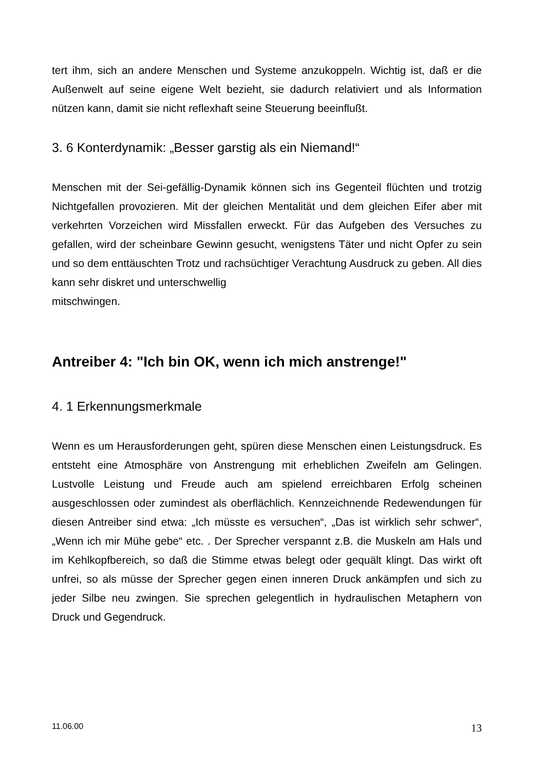tert ihm, sich an andere Menschen und Systeme anzukoppeln. Wichtig ist, daß er die Außenwelt auf seine eigene Welt bezieht, sie dadurch relativiert und als Information nützen kann, damit sie nicht reflexhaft seine Steuerung beeinflußt.
3. 6 Konterdynamik: „Besser garstig als ein Niemand!“
Menschen mit der Sei-gefällig-Dynamik können sich ins Gegenteil flüchten und trotzig Nichtgefallen provozieren. Mit der gleichen Mentalität und dem gleichen Eifer aber mit verkehrten Vorzeichen wird Missfallen erweckt. Für das Aufgeben des Versuches zu gefallen, wird der scheinbare Gewinn gesucht, wenigstens Täter und nicht Opfer zu sein und so dem enttäuschten Trotz und rachsüchtiger Verachtung Ausdruck zu geben. All dies kann sehr diskret und unterschwellig
mitschwingen.
Antreiber 4: "Ich bin OK, wenn ich mich anstrenge!"
4. 1 Erkennungsmerkmale
Wenn es um Herausforderungen geht, spüren diese Menschen einen Leistungsdruck. Es entsteht eine Atmosphäre von Anstrengung mit erheblichen Zweifeln am Gelingen. Lustvolle Leistung und Freude auch am spielend erreichbaren Erfolg scheinen ausgeschlossen oder zumindest als oberflächlich. Kennzeichnende Redewendungen für diesen Antreiber sind etwa: „Ich müsste es versuchen“, „Das ist wirklich sehr schwer“, „Wenn ich mir Mühe gebe“ etc. . Der Sprecher verspannt z.B. die Muskeln am Hals und im Kehlkopfbereich, so daß die Stimme etwas belegt oder gequält klingt. Das wirkt oft unfrei, so als müsse der Sprecher gegen einen inneren Druck ankämpfen und sich zu jeder Silbe neu zwingen. Sie sprechen gelegentlich in hydraulischen Metaphern von Druck und Gegendruck.
11.06.00 13